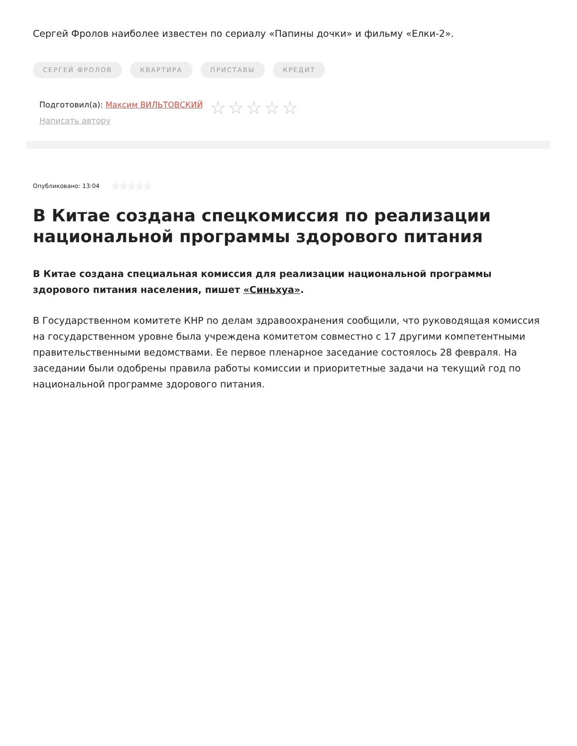Сергей Фролов наиболее известен по сериалу «Папины дочки» и фильму «Елки-2».
СЕРГЕЙ ФРОЛОВ КВАРТИРА ПРИСТАВЫ КРЕДИТ
Подготовил(а): Максим ВИЛЬТОВСКИЙ
Написать автору
☆☆☆☆☆
Опубликовано: 13:04 ☆☆☆☆☆
В Китае создана спецкомиссия по реализации национальной программы здорового питания
В Китае создана специальная комиссия для реализации национальной программы здорового питания населения, пишет «Синьхуа».
В Государственном комитете КНР по делам здравоохранения сообщили, что руководящая комиссия на государственном уровне была учреждена комитетом совместно с 17 другими компетентными правительственными ведомствами. Ее первое пленарное заседание состоялось 28 февраля. На заседании были одобрены правила работы комиссии и приоритетные задачи на текущий год по национальной программе здорового питания.